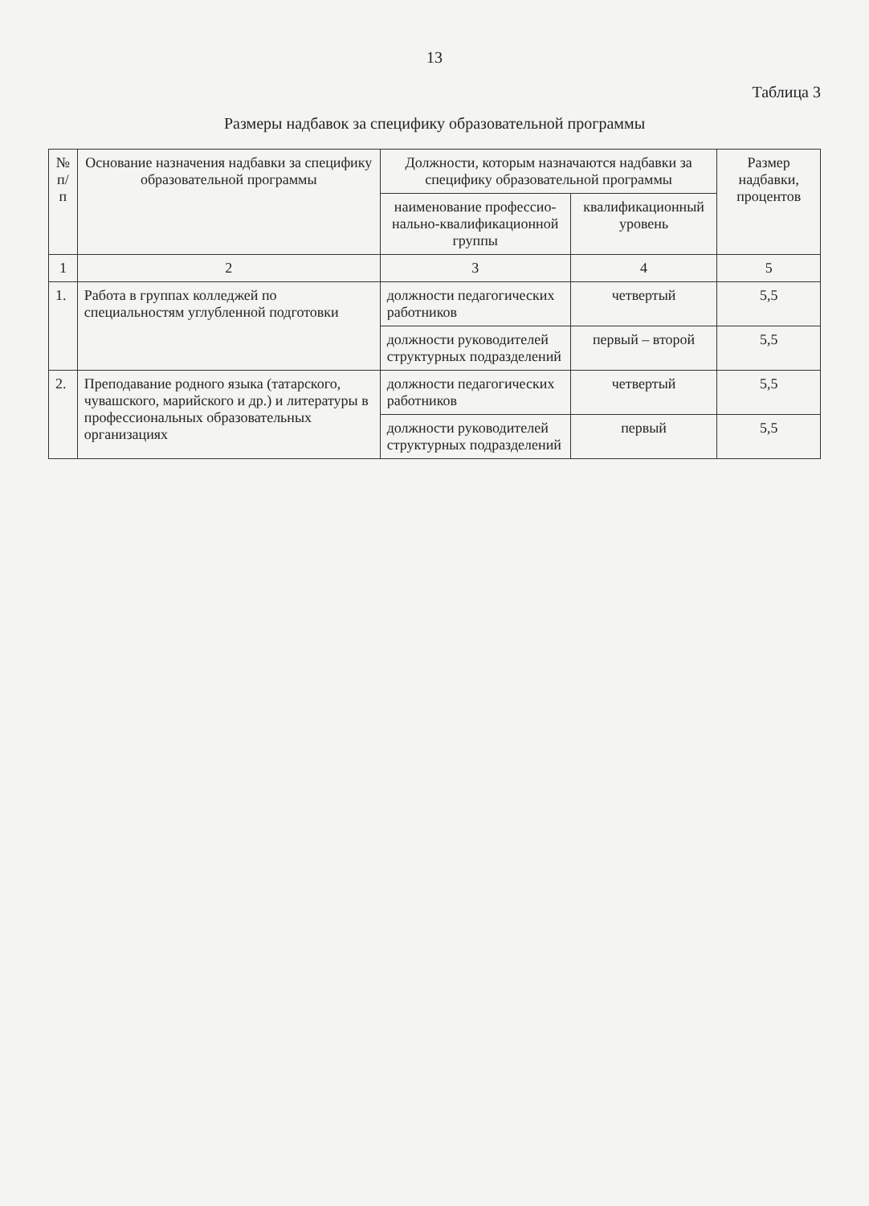13
Таблица 3
Размеры надбавок за специфику образовательной программы
| № п/п | Основание назначения надбавки за специфику образовательной программы | Должности, которым назначаются надбавки за специфику образовательной программы | | Размер надбавки, процентов |
| --- | --- | --- | --- | --- |
| | | наименование профессио­нально-квалификационной группы | квалификационный уровень | |
| 1 | 2 | 3 | 4 | 5 |
| 1. | Работа в группах колледжей по специальностям углубленной подготовки | должности педагогических работников | четвертый | 5,5 |
| | | должности руководителей структурных подразделений | первый – второй | 5,5 |
| 2. | Преподавание родного языка (татарского, чувашского, марийского и др.) и литературы в профессиональных образовательных организациях | должности педагогических работников | четвертый | 5,5 |
| | | должности руководителей структурных подразделений | первый | 5,5 |